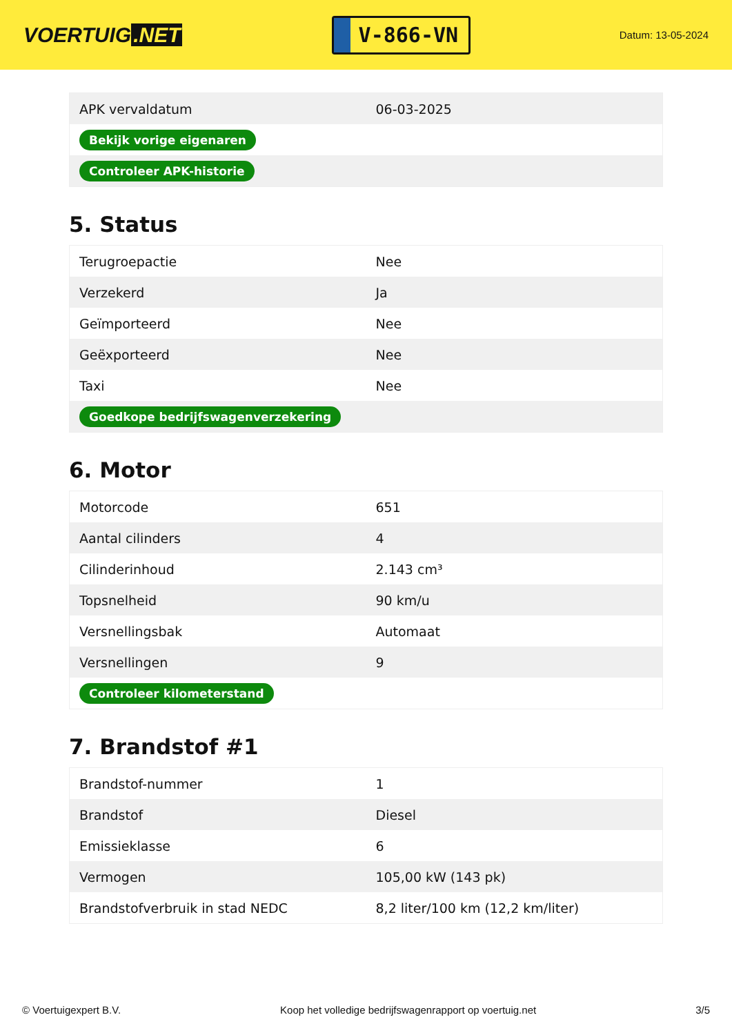VOERTUIG.NET
V-866-VN
Datum: 13-05-2024
| APK vervaldatum | 06-03-2025 |
| Bekijk vorige eigenaren | |
| Controleer APK-historie | |
5. Status
| Terugroepactie | Nee |
| Verzekerd | Ja |
| Geïmporteerd | Nee |
| Geëxporteerd | Nee |
| Taxi | Nee |
| Goedkope bedrijfswagenverzekering | |
6. Motor
| Motorcode | 651 |
| Aantal cilinders | 4 |
| Cilinderinhoud | 2.143 cm³ |
| Topsnelheid | 90 km/u |
| Versnellingsbak | Automaat |
| Versnellingen | 9 |
| Controleer kilometerstand | |
7. Brandstof #1
| Brandstof-nummer | 1 |
| Brandstof | Diesel |
| Emissieklasse | 6 |
| Vermogen | 105,00 kW (143 pk) |
| Brandstofverbruik in stad NEDC | 8,2 liter/100 km (12,2 km/liter) |
© Voertuigexpert B.V. Koop het volledige bedrijfswagenrapport op voertuig.net 3/5